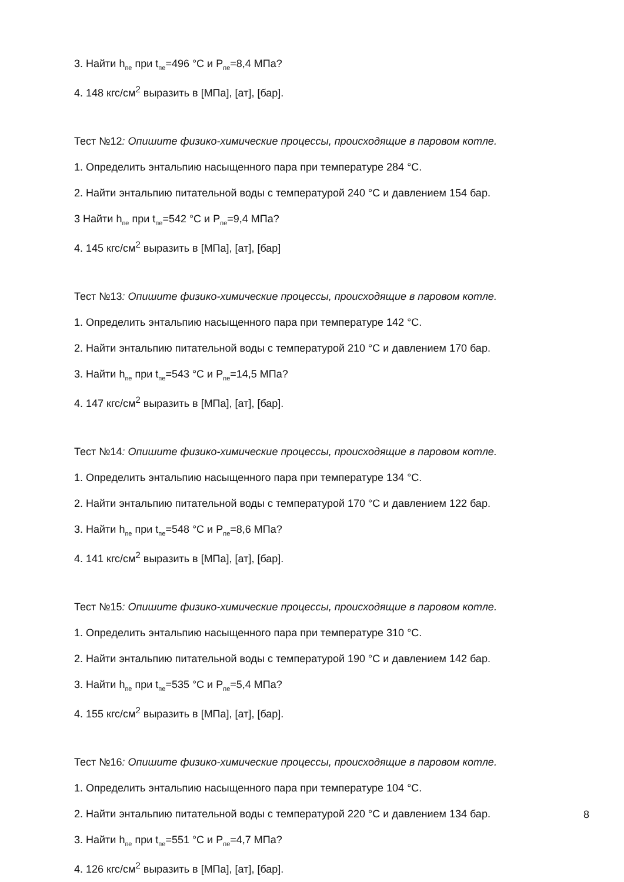3. Найти h<sub>пе</sub> при t<sub>пе</sub>=496 °C и P<sub>пе</sub>=8,4 МПа?
4. 148 кгс/см<sup>2</sup> выразить в [МПа], [ат], [бар].
Тест №12: Опишите физико-химические процессы, происходящие в паровом котле.
1. Определить энтальпию насыщенного пара при температуре 284 °C.
2. Найти энтальпию питательной воды с температурой 240 °C и давлением 154 бар.
3 Найти h<sub>пе</sub> при t<sub>пе</sub>=542 °C и P<sub>пе</sub>=9,4 МПа?
4. 145 кгс/см<sup>2</sup> выразить в [МПа], [ат], [бар]
Тест №13: Опишите физико-химические процессы, происходящие в паровом котле.
1. Определить энтальпию насыщенного пара при температуре 142 °C.
2. Найти энтальпию питательной воды с температурой 210 °C и давлением 170 бар.
3. Найти h<sub>пе</sub> при t<sub>пе</sub>=543 °C и P<sub>пе</sub>=14,5 МПа?
4. 147 кгс/см<sup>2</sup> выразить в [МПа], [ат], [бар].
Тест №14: Опишите физико-химические процессы, происходящие в паровом котле.
1. Определить энтальпию насыщенного пара при температуре 134 °C.
2. Найти энтальпию питательной воды с температурой 170 °C и давлением 122 бар.
3. Найти h<sub>пе</sub> при t<sub>пе</sub>=548 °C и P<sub>пе</sub>=8,6 МПа?
4. 141 кгс/см<sup>2</sup> выразить в [МПа], [ат], [бар].
Тест №15: Опишите физико-химические процессы, происходящие в паровом котле.
1. Определить энтальпию насыщенного пара при температуре 310 °C.
2. Найти энтальпию питательной воды с температурой 190 °C и давлением 142 бар.
3. Найти h<sub>пе</sub> при t<sub>пе</sub>=535 °C и P<sub>пе</sub>=5,4 МПа?
4. 155 кгс/см<sup>2</sup> выразить в [МПа], [ат], [бар].
Тест №16: Опишите физико-химические процессы, происходящие в паровом котле.
1. Определить энтальпию насыщенного пара при температуре 104 °C.
2. Найти энтальпию питательной воды с температурой 220 °C и давлением 134 бар.
3. Найти h<sub>пе</sub> при t<sub>пе</sub>=551 °C и P<sub>пе</sub>=4,7 МПа?
4. 126 кгс/см<sup>2</sup> выразить в [МПа], [ат], [бар].
8